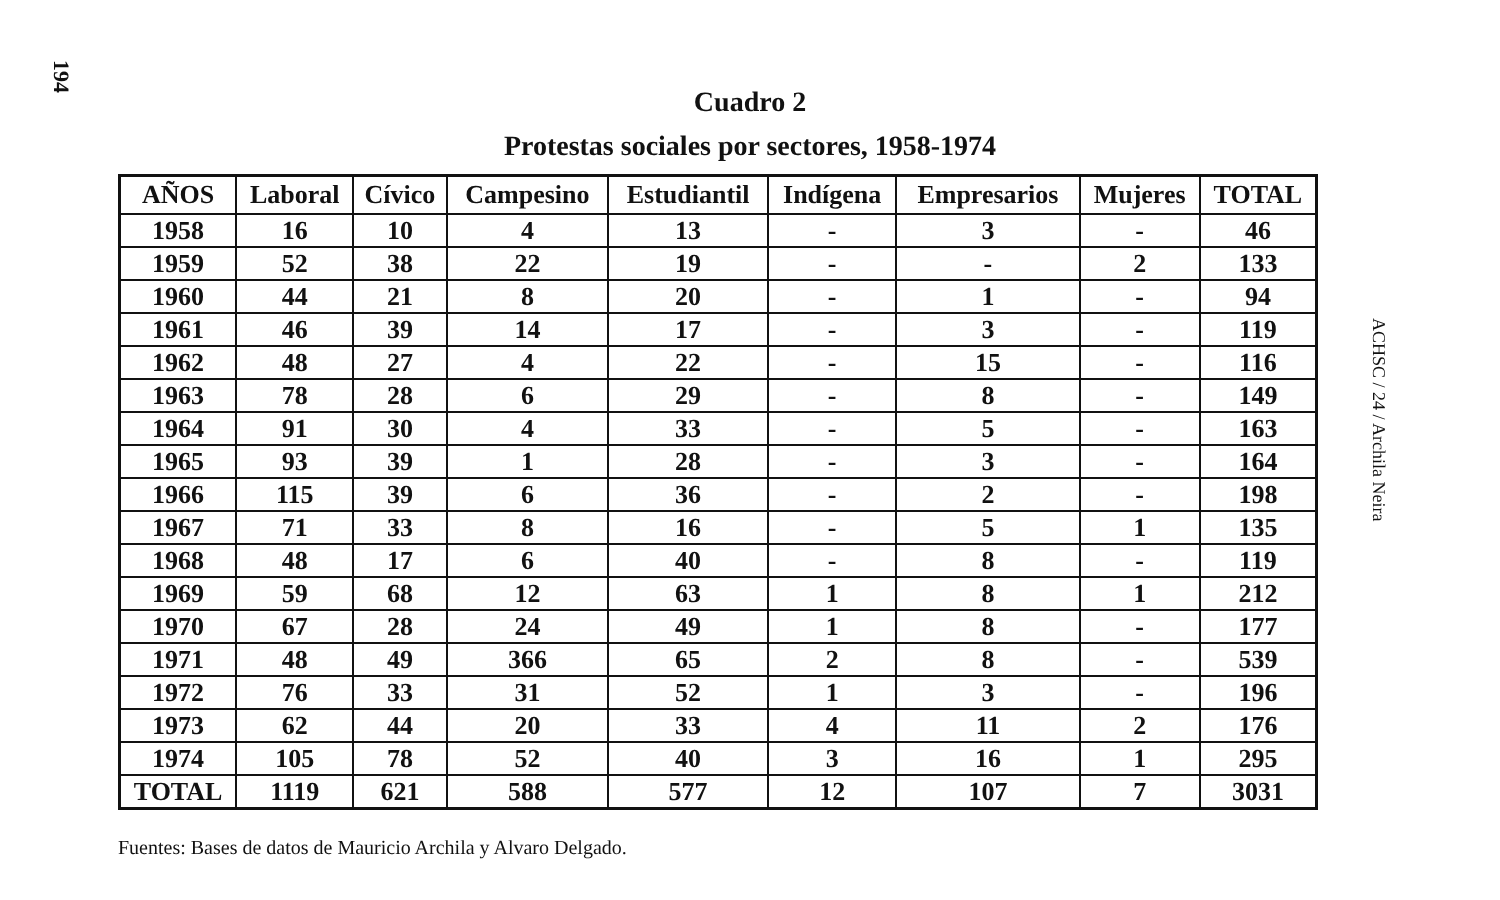194
ACHSC / 24 / Archila Neira
Cuadro 2
Protestas sociales por sectores, 1958-1974
| AÑOS | Laboral | Cívico | Campesino | Estudiantil | Indígena | Empresarios | Mujeres | TOTAL |
| --- | --- | --- | --- | --- | --- | --- | --- | --- |
| 1958 | 16 | 10 | 4 | 13 | - | 3 | - | 46 |
| 1959 | 52 | 38 | 22 | 19 | - | - | 2 | 133 |
| 1960 | 44 | 21 | 8 | 20 | - | 1 | - | 94 |
| 1961 | 46 | 39 | 14 | 17 | - | 3 | - | 119 |
| 1962 | 48 | 27 | 4 | 22 | - | 15 | - | 116 |
| 1963 | 78 | 28 | 6 | 29 | - | 8 | - | 149 |
| 1964 | 91 | 30 | 4 | 33 | - | 5 | - | 163 |
| 1965 | 93 | 39 | 1 | 28 | - | 3 | - | 164 |
| 1966 | 115 | 39 | 6 | 36 | - | 2 | - | 198 |
| 1967 | 71 | 33 | 8 | 16 | - | 5 | 1 | 135 |
| 1968 | 48 | 17 | 6 | 40 | - | 8 | - | 119 |
| 1969 | 59 | 68 | 12 | 63 | 1 | 8 | 1 | 212 |
| 1970 | 67 | 28 | 24 | 49 | 1 | 8 | - | 177 |
| 1971 | 48 | 49 | 366 | 65 | 2 | 8 | - | 539 |
| 1972 | 76 | 33 | 31 | 52 | 1 | 3 | - | 196 |
| 1973 | 62 | 44 | 20 | 33 | 4 | 11 | 2 | 176 |
| 1974 | 105 | 78 | 52 | 40 | 3 | 16 | 1 | 295 |
| TOTAL | 1119 | 621 | 588 | 577 | 12 | 107 | 7 | 3031 |
Fuentes: Bases de datos de Mauricio Archila y Alvaro Delgado.